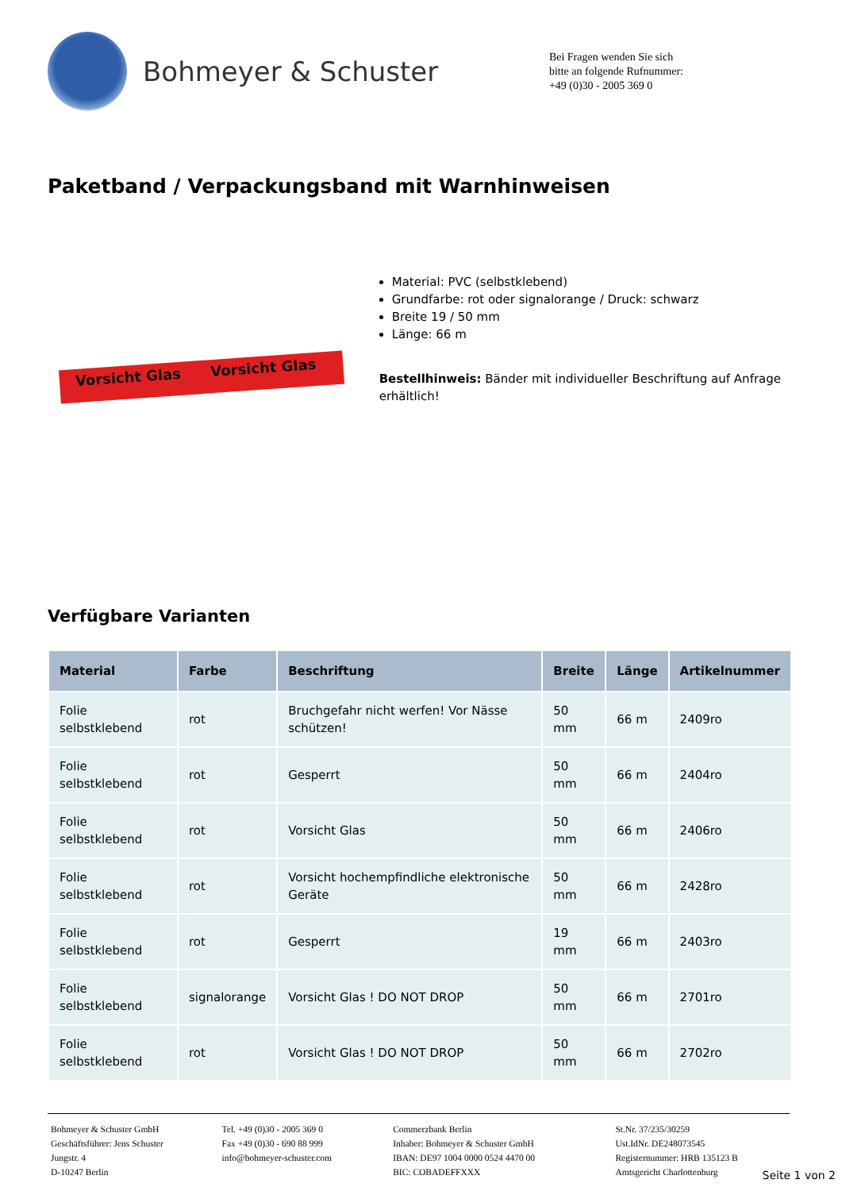Bohmeyer & Schuster
Bei Fragen wenden Sie sich
bitte an folgende Rufnummer:
+49 (0)30 - 2005 369 0
Paketband / Verpackungsband mit Warnhinweisen
Vorsicht Glas Vorsicht Glas
Material: PVC (selbstklebend)
Grundfarbe: rot oder signalorange / Druck: schwarz
Breite 19 / 50 mm
Länge: 66 m
Bestellhinweis: Bänder mit individueller Beschriftung auf Anfrage erhältlich!
Verfügbare Varianten
| Material | Farbe | Beschriftung | Breite | Länge | Artikelnummer |
| --- | --- | --- | --- | --- | --- |
| Folie selbstklebend | rot | Bruchgefahr nicht werfen! Vor Nässe schützen! | 50 mm | 66 m | 2409ro |
| Folie selbstklebend | rot | Gesperrt | 50 mm | 66 m | 2404ro |
| Folie selbstklebend | rot | Vorsicht Glas | 50 mm | 66 m | 2406ro |
| Folie selbstklebend | rot | Vorsicht hochempfindliche elektronische Geräte | 50 mm | 66 m | 2428ro |
| Folie selbstklebend | rot | Gesperrt | 19 mm | 66 m | 2403ro |
| Folie selbstklebend | signalorange | Vorsicht Glas ! DO NOT DROP | 50 mm | 66 m | 2701ro |
| Folie selbstklebend | rot | Vorsicht Glas ! DO NOT DROP | 50 mm | 66 m | 2702ro |
Bohmeyer & Schuster GmbH
Geschäftsführer: Jens Schuster
Jungstr. 4
D-10247 Berlin
Tel. +49 (0)30 - 2005 369 0
Fax +49 (0)30 - 690 88 999
info@bohmeyer-schuster.com
Commerzbank Berlin
Inhaber: Bohmeyer & Schuster GmbH
IBAN: DE97 1004 0000 0524 4470 00
BIC: COBADEFFXXX
St.Nr. 37/235/30259
Ust.IdNr. DE248073545
Registernummer: HRB 135123 B
Amtsgericht Charlottenburg
Seite 1 von 2